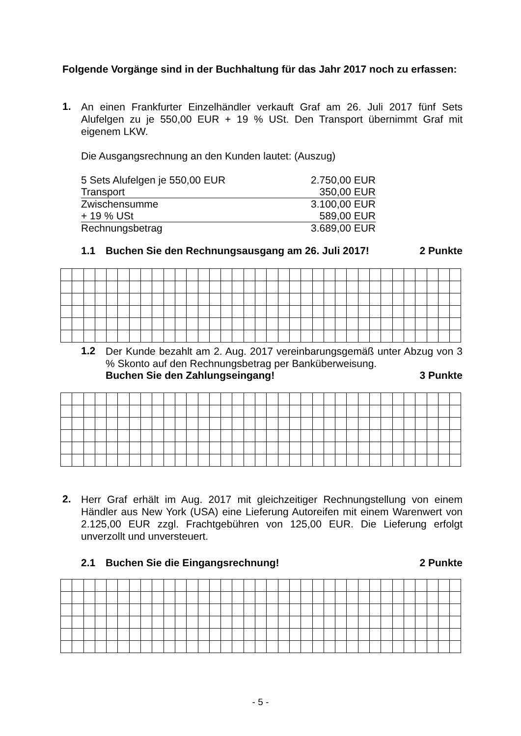Folgende Vorgänge sind in der Buchhaltung für das Jahr 2017 noch zu erfassen:
1.
An einen Frankfurter Einzelhändler verkauft Graf am 26. Juli 2017 fünf Sets Alufelgen zu je 550,00 EUR + 19 % USt. Den Transport übernimmt Graf mit eigenem LKW.
Die Ausgangsrechnung an den Kunden lautet: (Auszug)
| 5 Sets Alufelgen je 550,00 EUR | 2.750,00 EUR |
| Transport | 350,00 EUR |
| Zwischensumme | 3.100,00 EUR |
| + 19 % USt | 589,00 EUR |
| Rechnungsbetrag | 3.689,00 EUR |
1.1 Buchen Sie den Rechnungsausgang am 26. Juli 2017! 2 Punkte
1.2
Der Kunde bezahlt am 2. Aug. 2017 vereinbarungsgemäß unter Abzug von 3 % Skonto auf den Rechnungsbetrag per Banküberweisung.
Buchen Sie den Zahlungseingang! 3 Punkte
2.
Herr Graf erhält im Aug. 2017 mit gleichzeitiger Rechnungstellung von einem Händler aus New York (USA) eine Lieferung Autoreifen mit einem Warenwert von 2.125,00 EUR zzgl. Frachtgebühren von 125,00 EUR. Die Lieferung erfolgt unverzollt und unversteuert.
2.1 Buchen Sie die Eingangsrechnung! 2 Punkte
- 5 -